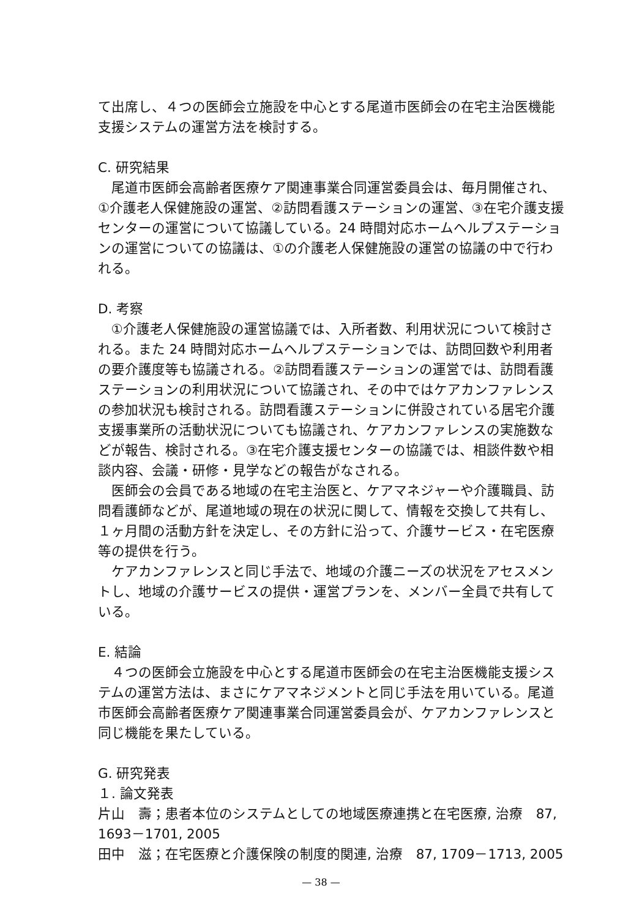て出席し、４つの医師会立施設を中心とする尾道市医師会の在宅主治医機能支援システムの運営方法を検討する。
C. 研究結果
尾道市医師会高齢者医療ケア関連事業合同運営委員会は、毎月開催され、①介護老人保健施設の運営、②訪問看護ステーションの運営、③在宅介護支援センターの運営について協議している。24 時間対応ホームヘルプステーションの運営についての協議は、①の介護老人保健施設の運営の協議の中で行われる。
D. 考察
①介護老人保健施設の運営協議では、入所者数、利用状況について検討される。また 24 時間対応ホームヘルプステーションでは、訪問回数や利用者の要介護度等も協議される。②訪問看護ステーションの運営では、訪問看護ステーションの利用状況について協議され、その中ではケアカンファレンスの参加状況も検討される。訪問看護ステーションに併設されている居宅介護支援事業所の活動状況についても協議され、ケアカンファレンスの実施数などが報告、検討される。③在宅介護支援センターの協議では、相談件数や相談内容、会議・研修・見学などの報告がなされる。
医師会の会員である地域の在宅主治医と、ケアマネジャーや介護職員、訪問看護師などが、尾道地域の現在の状況に関して、情報を交換して共有し、１ヶ月間の活動方針を決定し、その方針に沿って、介護サービス・在宅医療等の提供を行う。
ケアカンファレンスと同じ手法で、地域の介護ニーズの状況をアセスメントし、地域の介護サービスの提供・運営プランを、メンバー全員で共有している。
E. 結論
４つの医師会立施設を中心とする尾道市医師会の在宅主治医機能支援システムの運営方法は、まさにケアマネジメントと同じ手法を用いている。尾道市医師会高齢者医療ケア関連事業合同運営委員会が、ケアカンファレンスと同じ機能を果たしている。
G. 研究発表
１. 論文発表
片山　壽；患者本位のシステムとしての地域医療連携と在宅医療, 治療　87, 1693－1701, 2005
田中　滋；在宅医療と介護保険の制度的関連, 治療　87, 1709－1713, 2005
— 38 —